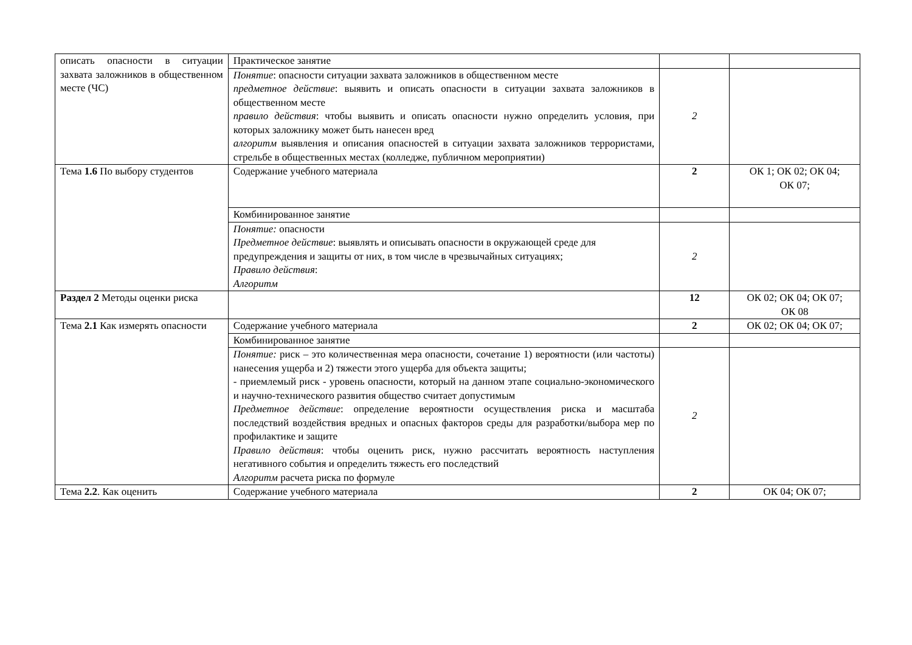| описать опасности в ситуации захвата заложников в общественном месте (ЧС) | Практическое занятие | | |
| | Понятие : опасности ситуации захвата заложников в общественном месте предметное действие : выявить и описать опасности в ситуации захвата заложников в общественном месте правило действия : чтобы выявить и описать опасности нужно определить условия, при которых заложнику может быть нанесен вред алгоритм выявления и описания опасностей в ситуации захвата заложников террористами, стрельбе в общественных местах (колледже, публичном мероприятии) | 2 | |
| Тема 1.6 По выбору студентов | Содержание учебного материала | 2 | ОК 1; ОК 02; ОК 04; ОК 07; |
| | Комбинированное занятие | | |
| | Понятие: опасности Предметное действие : выявлять и описывать опасности в окружающей среде для предупреждения и защиты от них, в том числе в чрезвычайных ситуациях; Правило действия : Алгоритм | 2 | |
| Раздел 2 Методы оценки риска | | 12 | ОК 02; ОК 04; ОК 07; ОК 08 |
| Тема 2.1 Как измерять опасности | Содержание учебного материала | 2 | ОК 02; ОК 04; ОК 07; |
| | Комбинированное занятие | | |
| | Понятие: риск – это количественная мера опасности, сочетание 1) вероятности (или частоты) нанесения ущерба и 2) тяжести этого ущерба для объекта защиты; - приемлемый риск - уровень опасности, который на данном этапе социально-экономического и научно-технического развития общество считает допустимым Предметное действие : определение вероятности осуществления риска и масштаба последствий воздействия вредных и опасных факторов среды для разработки/выбора мер по профилактике и защите Правило действия : чтобы оценить риск, нужно рассчитать вероятность наступления негативного события и определить тяжесть его последствий Алгоритм расчета риска по формуле | 2 | |
| Тема 2.2 . Как оценить | Содержание учебного материала | 2 | ОК 04; ОК 07; |